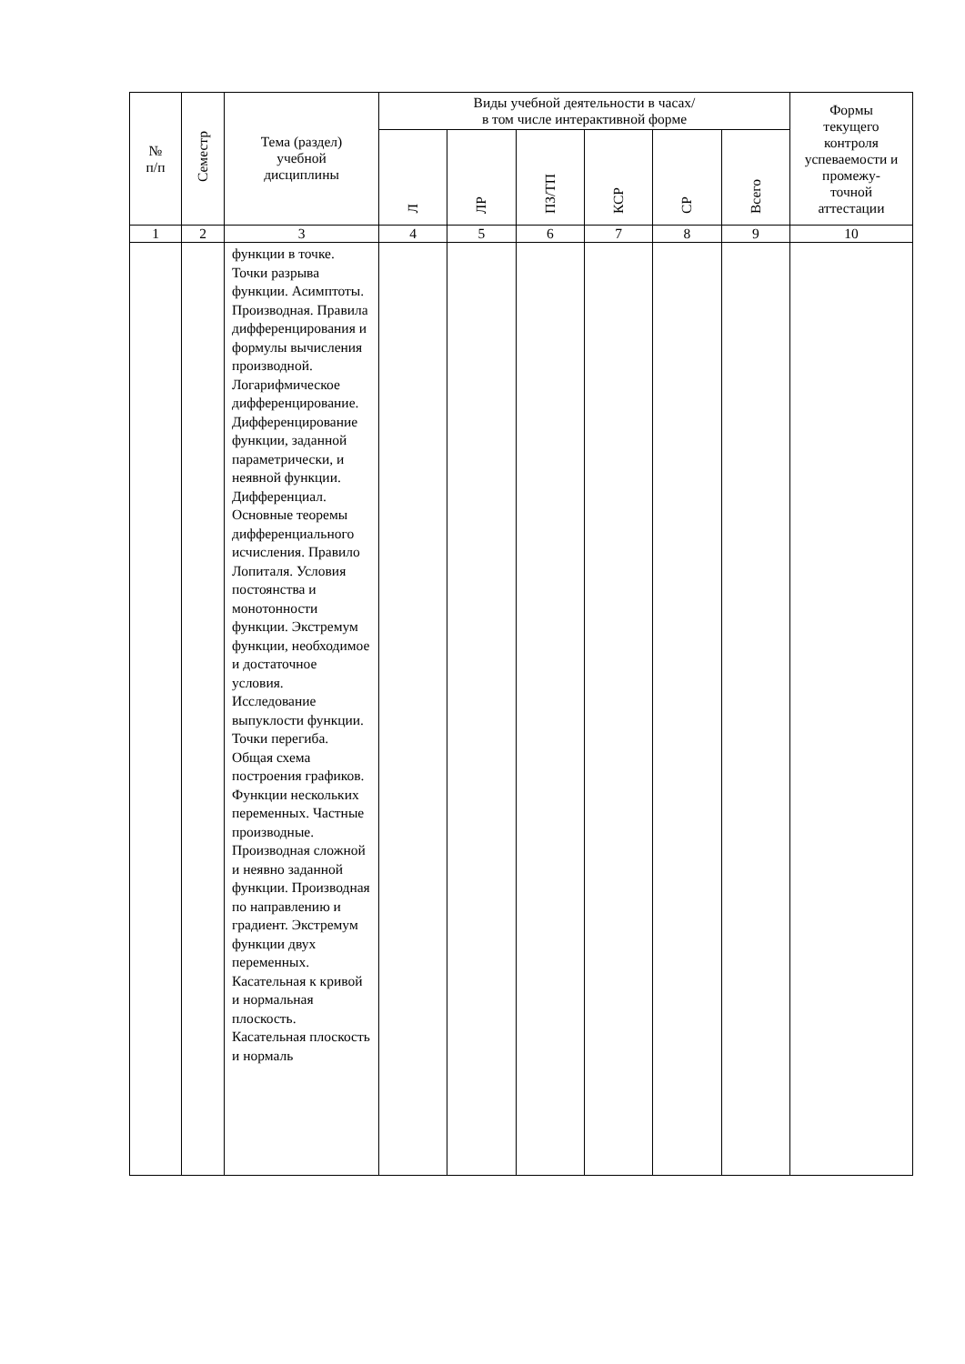| № п/п | Семестр | Тема (раздел) учебной дисциплины | Виды учебной деятельности в часах/ в том числе интерактивной форме | | | | | | Формы текущего контроля успеваемости и промежу- точной аттестации |
| --- | --- | --- | --- | --- | --- | --- | --- | --- | --- |
| | | | Л | ЛР | ПЗ/ТП | КСР | СР | Всего | |
| 1 | 2 | 3 | 4 | 5 | 6 | 7 | 8 | 9 | 10 |
| | | функции в точке. Точки разрыва функции. Асимптоты. Производная. Правила дифференцирования и формулы вычисления производной. Логарифмическое дифференцирование. Дифференцирование функции, заданной параметрически, и неявной функции. Дифференциал. Основные теоремы дифференциального исчисления. Правило Лопиталя. Условия постоянства и монотонности функции. Экстремум функции, необходимое и достаточное условия. Исследование выпуклости функции. Точки перегиба. Общая схема построения графиков. Функции нескольких переменных. Частные производные. Производная сложной и неявно заданной функции. Производная по направлению и градиент. Экстремум функции двух переменных. Касательная к кривой и нормальная плоскость. Касательная плоскость и нормаль | | | | | | | |